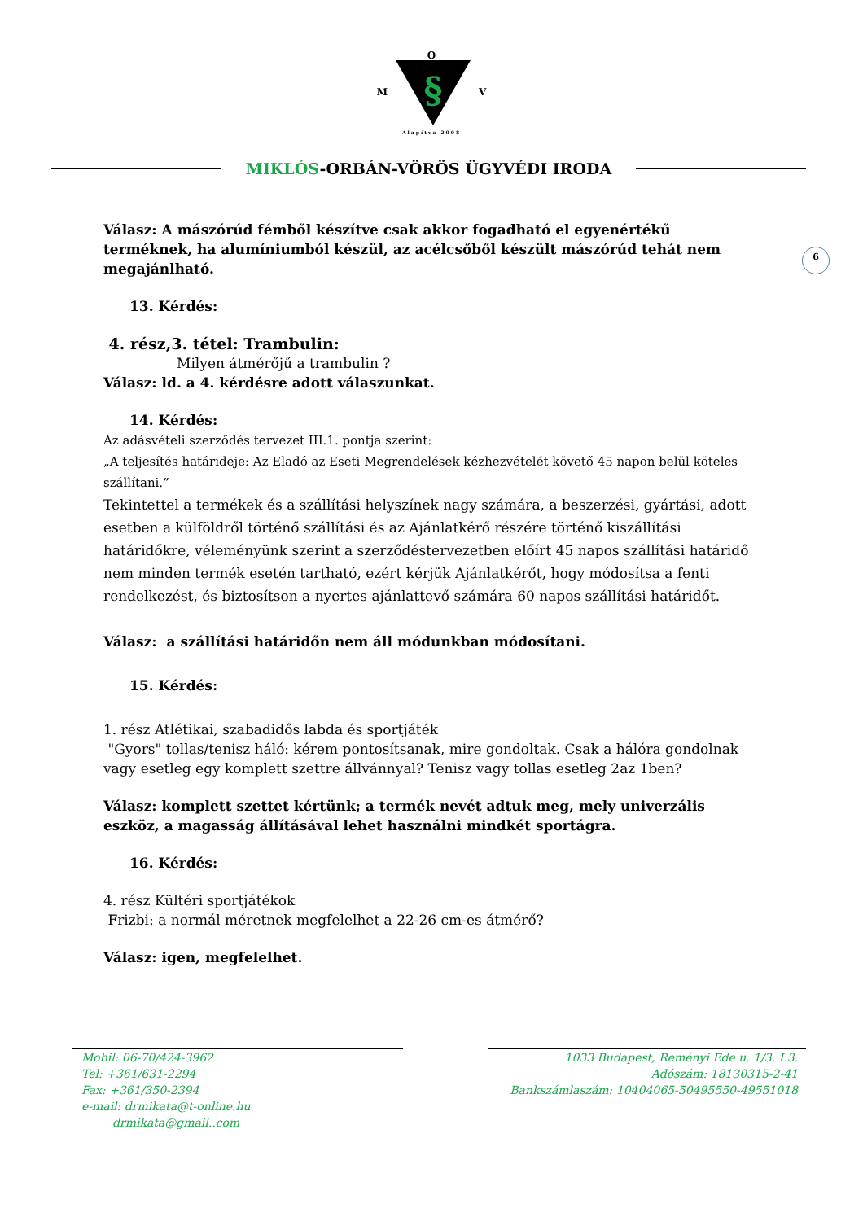O
M
§
V
Alapítva 2008
MIKLÓS-ORBÁN-VÖRÖS ÜGYVÉDI IRODA
6
Válasz: A mászórúd fémből készítve csak akkor fogadható el egyenértékű terméknek, ha alumíniumból készül, az acélcsőből készült mászórúd tehát nem megajánlható.
13. Kérdés:
4. rész,3. tétel: Trambulin:
Milyen átmérőjű a trambulin ?
Válasz: ld. a 4. kérdésre adott válaszunkat.
14. Kérdés:
Az adásvételi szerződés tervezet III.1. pontja szerint:
„A teljesítés határideje: Az Eladó az Eseti Megrendelések kézhezvételét követő 45 napon belül köteles szállítani.”
Tekintettel a termékek és a szállítási helyszínek nagy számára, a beszerzési, gyártási, adott esetben a külföldről történő szállítási és az Ajánlatkérő részére történő kiszállítási határidőkre, véleményünk szerint a szerződéstervezetben előírt 45 napos szállítási határidő nem minden termék esetén tartható, ezért kérjük Ajánlatkérőt, hogy módosítsa a fenti rendelkezést, és biztosítson a nyertes ajánlattevő számára 60 napos szállítási határidőt.
Válasz: a szállítási határidőn nem áll módunkban módosítani.
15. Kérdés:
1. rész Atlétikai, szabadidős labda és sportjáték
"Gyors" tollas/tenisz háló: kérem pontosítsanak, mire gondoltak. Csak a hálóra gondolnak vagy esetleg egy komplett szettre állvánnyal? Tenisz vagy tollas esetleg 2az 1ben?
Válasz: komplett szettet kértünk; a termék nevét adtuk meg, mely univerzális eszköz, a magasság állításával lehet használni mindkét sportágra.
16. Kérdés:
4. rész Kültéri sportjátékok
Frizbi: a normál méretnek megfelelhet a 22-26 cm-es átmérő?
Válasz: igen, megfelelhet.
Mobil: 06-70/424-3962
Tel: +361/631-2294
Fax: +361/350-2394
e-mail: drmikata@t-online.hu
drmikata@gmail..com
1033 Budapest, Reményi Ede u. 1/3. I.3.
Adószám: 18130315-2-41
Bankszámlaszám: 10404065-50495550-49551018